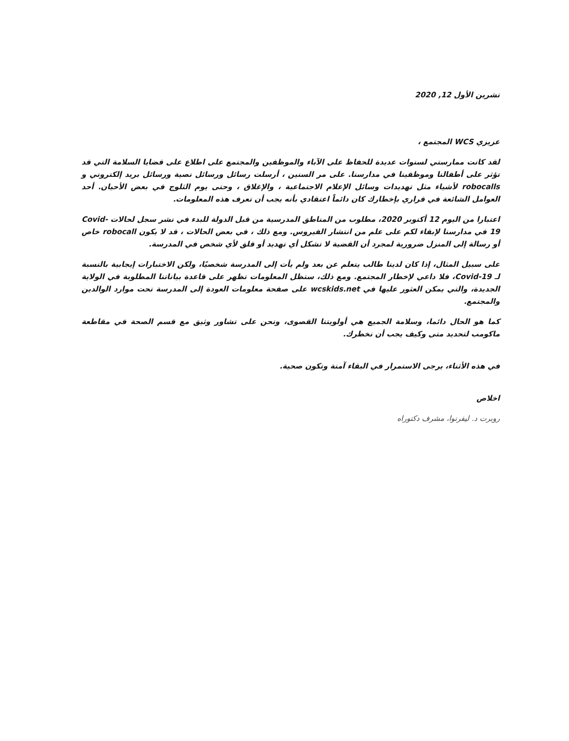تشرين الأول 12, 2020
عزيزي WCS المجتمع ،
لقد كانت ممارستي لسنوات عديدة للحفاظ على الآباء والموظفين والمجتمع على اطلاع على قضايا السلامة التي قد تؤثر على أطفالنا وموظفينا في مدارسنا. على مر السنين ، أرسلت رسائل ورسائل نصية ورسائل بريد إلكتروني و robocalls لأشياء مثل تهديدات وسائل الإعلام الاجتماعية ، والإغلاق ، وحتى يوم الثلوج في بعض الأحيان. أحد العوامل الشائعة في قراري بإخطارك كان دائماً اعتقادي بأنه يجب أن تعرف هذه المعلومات.
اعتبارا من اليوم 12 أكتوبر 2020، مطلوب من المناطق المدرسية من قبل الدولة للبدء في نشر سجل لحالات Covid-19 في مدارسنا لإبقاء لكم على علم من انتشار الفيروس. ومع ذلك ، في بعض الحالات ، قد لا يكون robocall خاص أو رسالة إلى المنزل ضرورية لمجرد أن القضية لا تشكل أي تهديد أو قلق لأي شخص في المدرسة.
على سبيل المثال، إذا كان لدينا طالب يتعلم عن بعد ولم يأت إلى المدرسة شخصيًا، ولكن الاختبارات إيجابية بالنسبة لـ Covid-19، فلا داعي لإخطار المجتمع. ومع ذلك، ستظل المعلومات تظهر على قاعدة بياناتنا المطلوبة في الولاية الجديدة، والتي يمكن العثور عليها في wcskids.net على صفحة معلومات العودة إلى المدرسة تحت موارد الوالدين والمجتمع.
كما هو الحال دائما، وسلامة الجميع هي أولويتنا القصوى، ونحن على تشاور وثيق مع قسم الصحة في مقاطعة ماكومب لتحديد متى وكيف يجب أن نخطرك.
في هذه الأثناء، يرجى الاستمرار في البقاء آمنة وتكون صحية.
اخلاص
روبرت د. ليفرنوا، مشرف دكتوراه